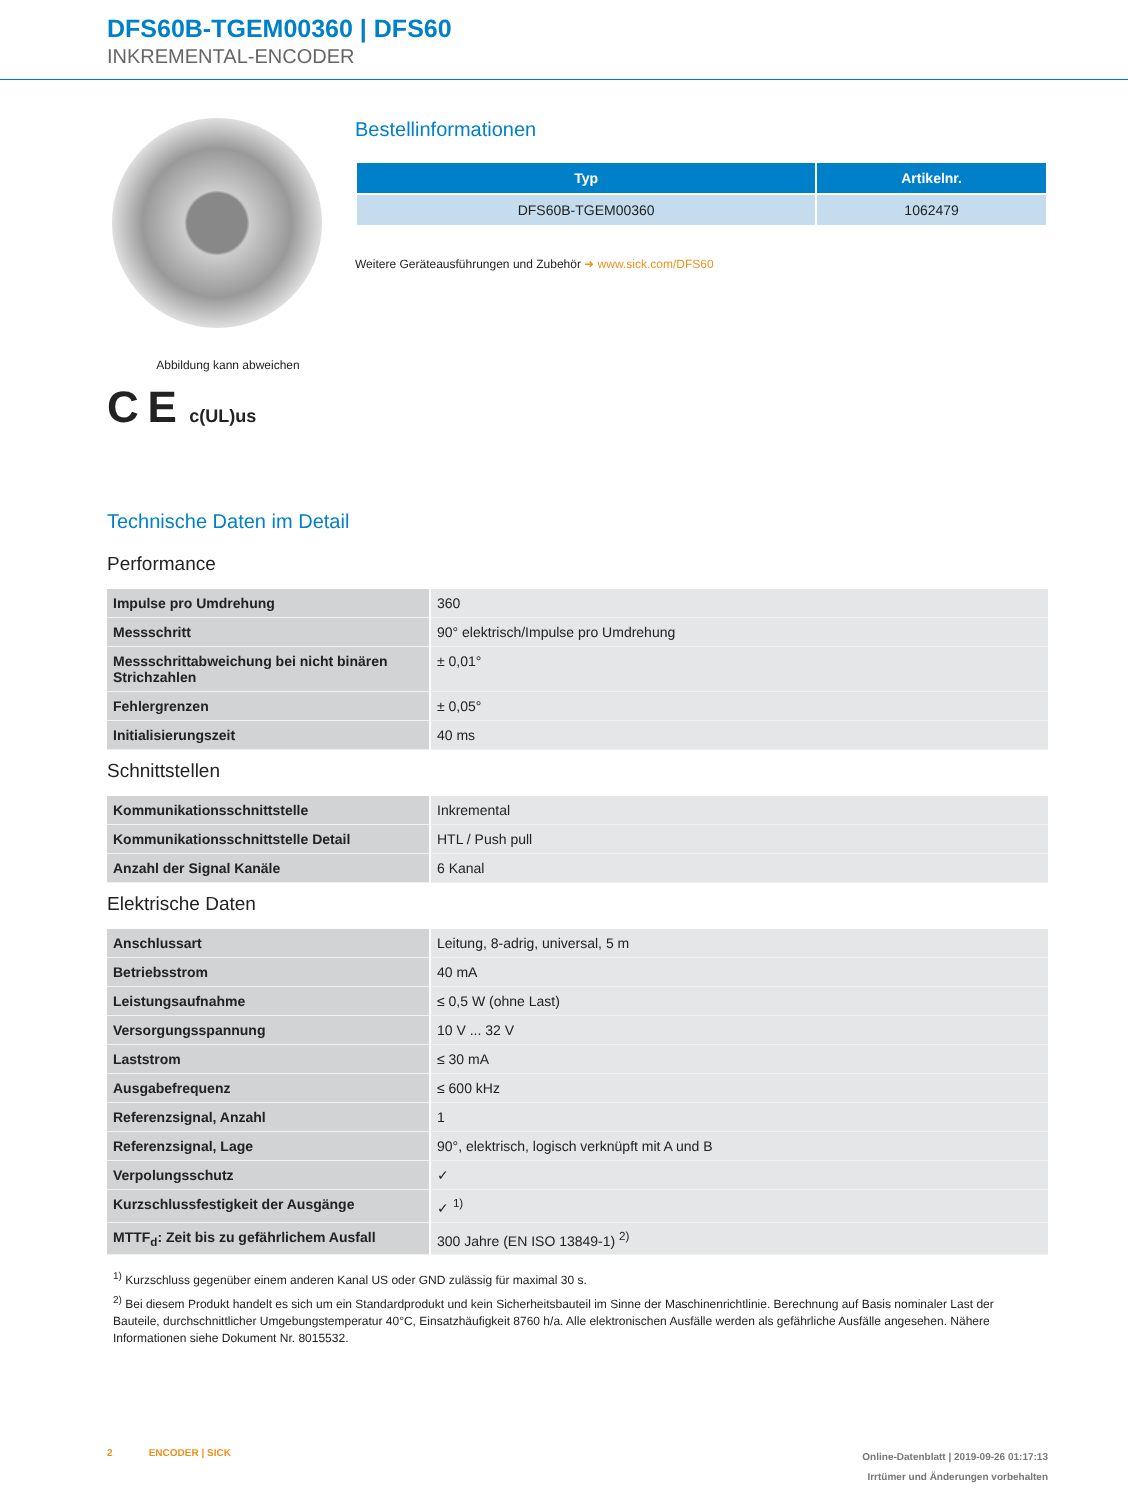DFS60B-TGEM00360 | DFS60
INKREMENTAL-ENCODER
Abbildung kann abweichen
C E c(UL)us
Bestellinformationen
| Typ | Artikelnr. |
| --- | --- |
| DFS60B-TGEM00360 | 1062479 |
Weitere Geräteausführungen und Zubehör ➜ www.sick.com/DFS60
Technische Daten im Detail
Performance
| Impulse pro Umdrehung | 360 |
| Messschritt | 90° elektrisch/Impulse pro Umdrehung |
| Messschrittabweichung bei nicht binären Strichzahlen | ± 0,01° |
| Fehlergrenzen | ± 0,05° |
| Initialisierungszeit | 40 ms |
Schnittstellen
| Kommunikationsschnittstelle | Inkremental |
| Kommunikationsschnittstelle Detail | HTL / Push pull |
| Anzahl der Signal Kanäle | 6 Kanal |
Elektrische Daten
| Anschlussart | Leitung, 8-adrig, universal, 5 m |
| Betriebsstrom | 40 mA |
| Leistungsaufnahme | ≤ 0,5 W (ohne Last) |
| Versorgungsspannung | 10 V ... 32 V |
| Laststrom | ≤ 30 mA |
| Ausgabefrequenz | ≤ 600 kHz |
| Referenzsignal, Anzahl | 1 |
| Referenzsignal, Lage | 90°, elektrisch, logisch verknüpft mit A und B |
| Verpolungsschutz | ✓ |
| Kurzschlussfestigkeit der Ausgänge | ✓ <sup>1)</sup> |
| MTTF<sub>d</sub>: Zeit bis zu gefährlichem Ausfall | 300 Jahre (EN ISO 13849-1) <sup>2)</sup> |
<sup>1)</sup> Kurzschluss gegenüber einem anderen Kanal US oder GND zulässig für maximal 30 s.
<sup>2)</sup> Bei diesem Produkt handelt es sich um ein Standardprodukt und kein Sicherheitsbauteil im Sinne der Maschinenrichtlinie. Berechnung auf Basis nominaler Last der Bauteile, durchschnittlicher Umgebungstemperatur 40°C, Einsatzhäufigkeit 8760 h/a. Alle elektronischen Ausfälle werden als gefährliche Ausfälle angesehen. Nähere Informationen siehe Dokument Nr. 8015532.
2 ENCODER | SICK
Online-Datenblatt | 2019-09-26 01:17:13
Irrtümer und Änderungen vorbehalten